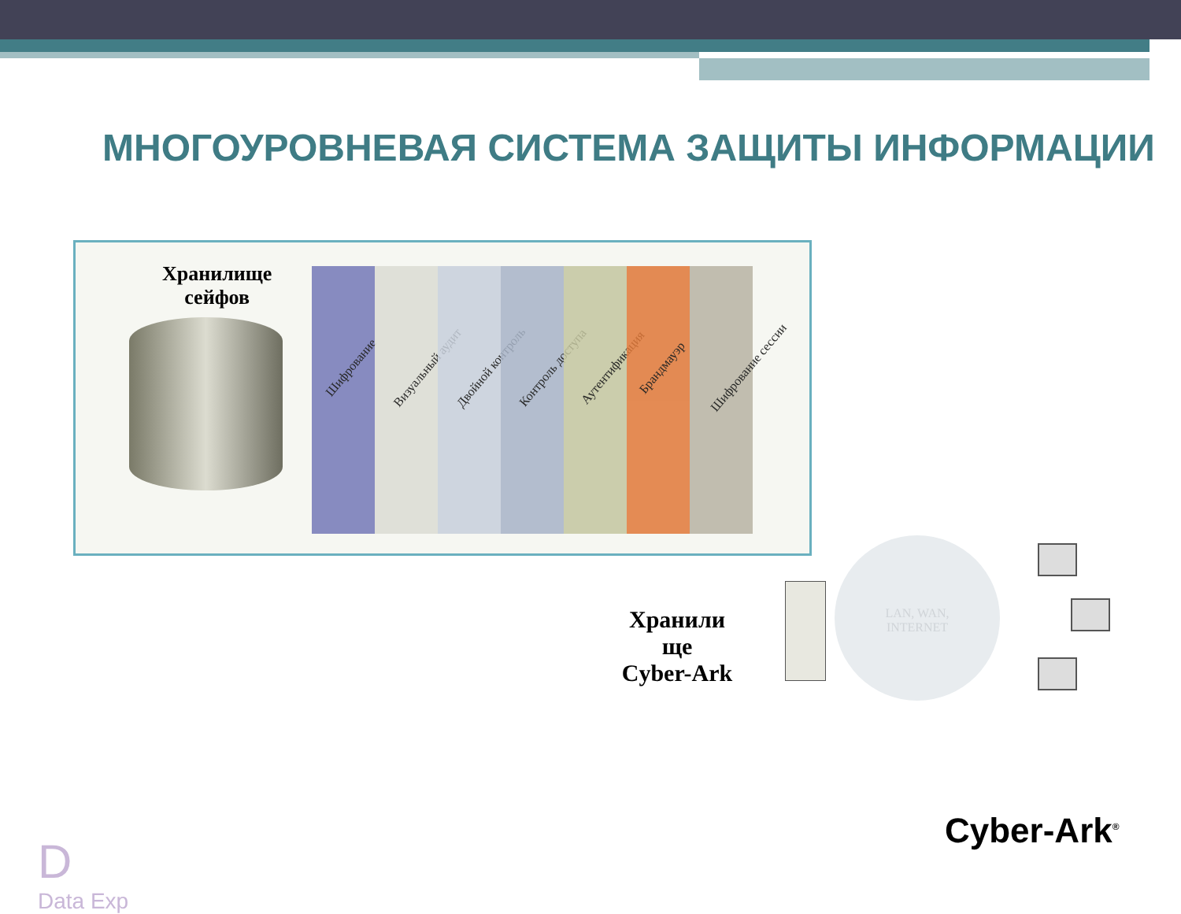МНОГОУРОВНЕВАЯ СИСТЕМА ЗАЩИТЫ ИНФОРМАЦИИ
Хранилище
сейфов
Шифрование
Визуальный аудит
Двойной контроль
Контроль доступа
Аутентификация
Брандмауэр
Шифрование сессии
Хранили
ще
Cyber-Ark
LAN, WAN,
INTERNET
D
Data Exp
Cyber-Ark<sup>®</sup>